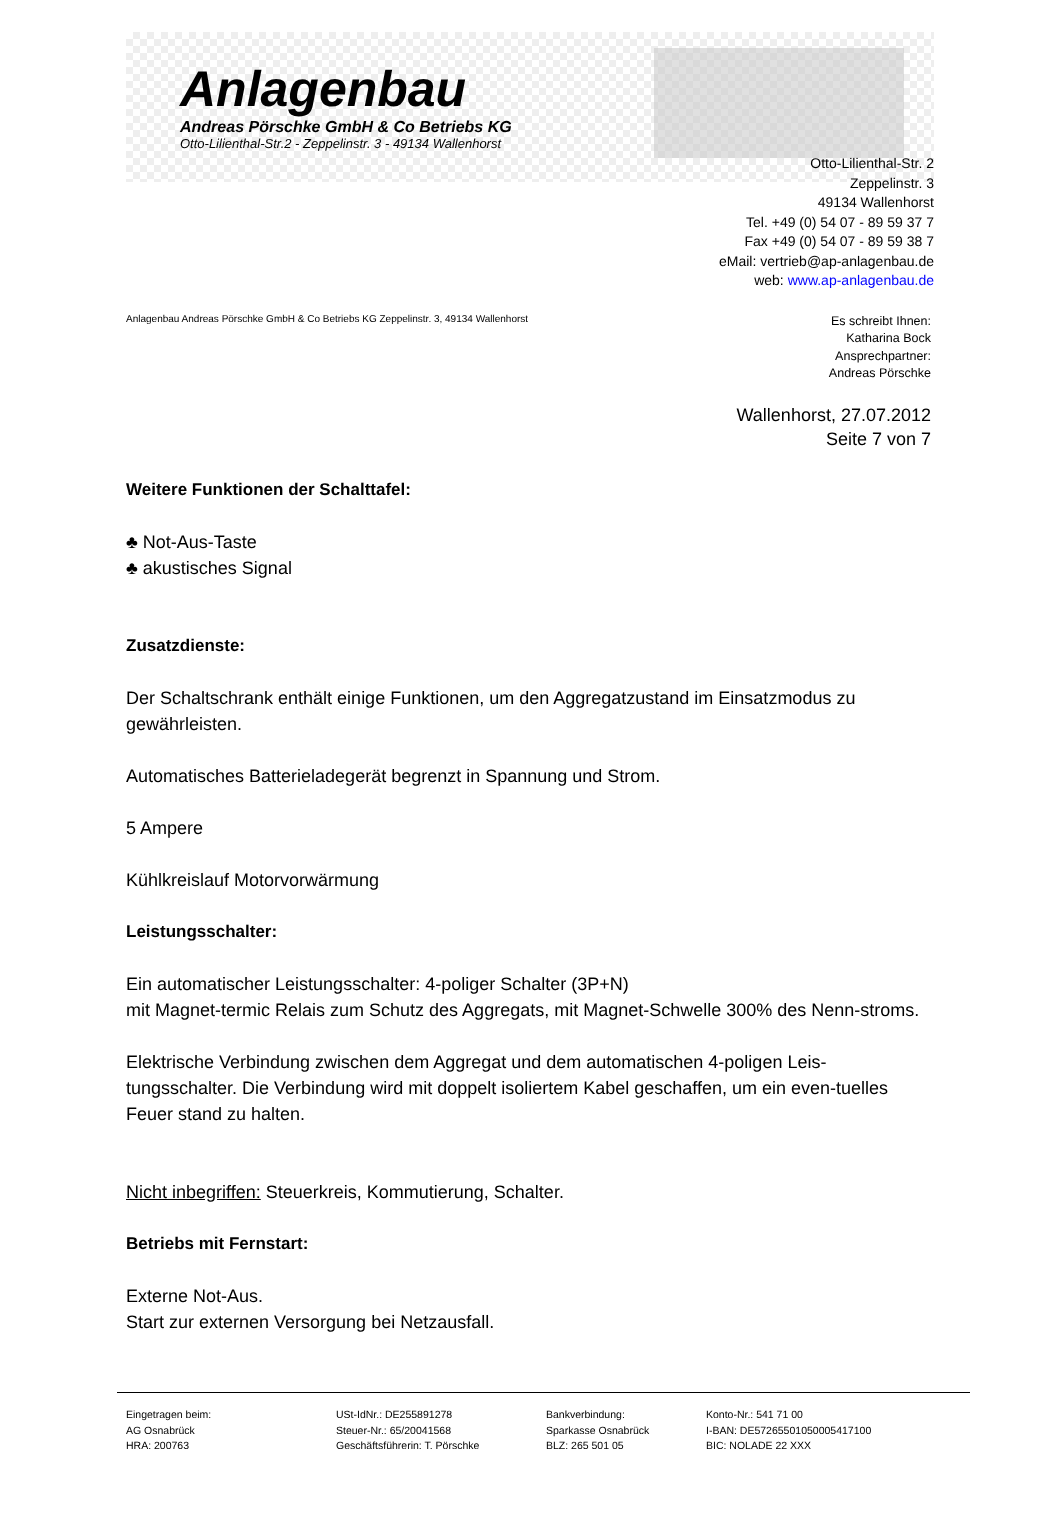Anlagenbau
Andreas Pörschke GmbH & Co Betriebs KG
Otto-Lilienthal-Str.2 - Zeppelinstr. 3 - 49134 Wallenhorst
Otto-Lilienthal-Str. 2
Zeppelinstr. 3
49134 Wallenhorst
Tel. +49 (0) 54 07 - 89 59 37 7
Fax +49 (0) 54 07 - 89 59 38 7
eMail: vertrieb@ap-anlagenbau.de
web: www.ap-anlagenbau.de
Anlagenbau Andreas Pörschke GmbH & Co Betriebs KG Zeppelinstr. 3, 49134 Wallenhorst
Es schreibt Ihnen:
Katharina Bock
Ansprechpartner:
Andreas Pörschke
Wallenhorst, 27.07.2012
Seite 7 von 7
Weitere Funktionen der Schalttafel:
♣ Not-Aus-Taste
♣ akustisches Signal
Zusatzdienste:
Der Schaltschrank enthält einige Funktionen, um den Aggregatzustand im Einsatzmodus zu gewährleisten.
Automatisches Batterieladegerät begrenzt in Spannung und Strom.
5 Ampere
Kühlkreislauf Motorvorwärmung
Leistungsschalter:
Ein automatischer Leistungsschalter: 4-poliger Schalter (3P+N)
mit Magnet-termic Relais zum Schutz des Aggregats, mit Magnet-Schwelle 300% des Nenn-stroms.
Elektrische Verbindung zwischen dem Aggregat und dem automatischen 4-poligen Leis-tungsschalter. Die Verbindung wird mit doppelt isoliertem Kabel geschaffen, um ein even-tuelles Feuer stand zu halten.
Nicht inbegriffen: Steuerkreis, Kommutierung, Schalter.
Betriebs mit Fernstart:
Externe Not-Aus.
Start zur externen Versorgung bei Netzausfall.
Eingetragen beim:
AG Osnabrück
HRA: 200763
USt-IdNr.: DE255891278
Steuer-Nr.: 65/20041568
Geschäftsführerin: T. Pörschke
Bankverbindung:
Sparkasse Osnabrück
BLZ: 265 501 05
Konto-Nr.: 541 71 00
I-BAN: DE57265501050005417100
BIC: NOLADE 22 XXX